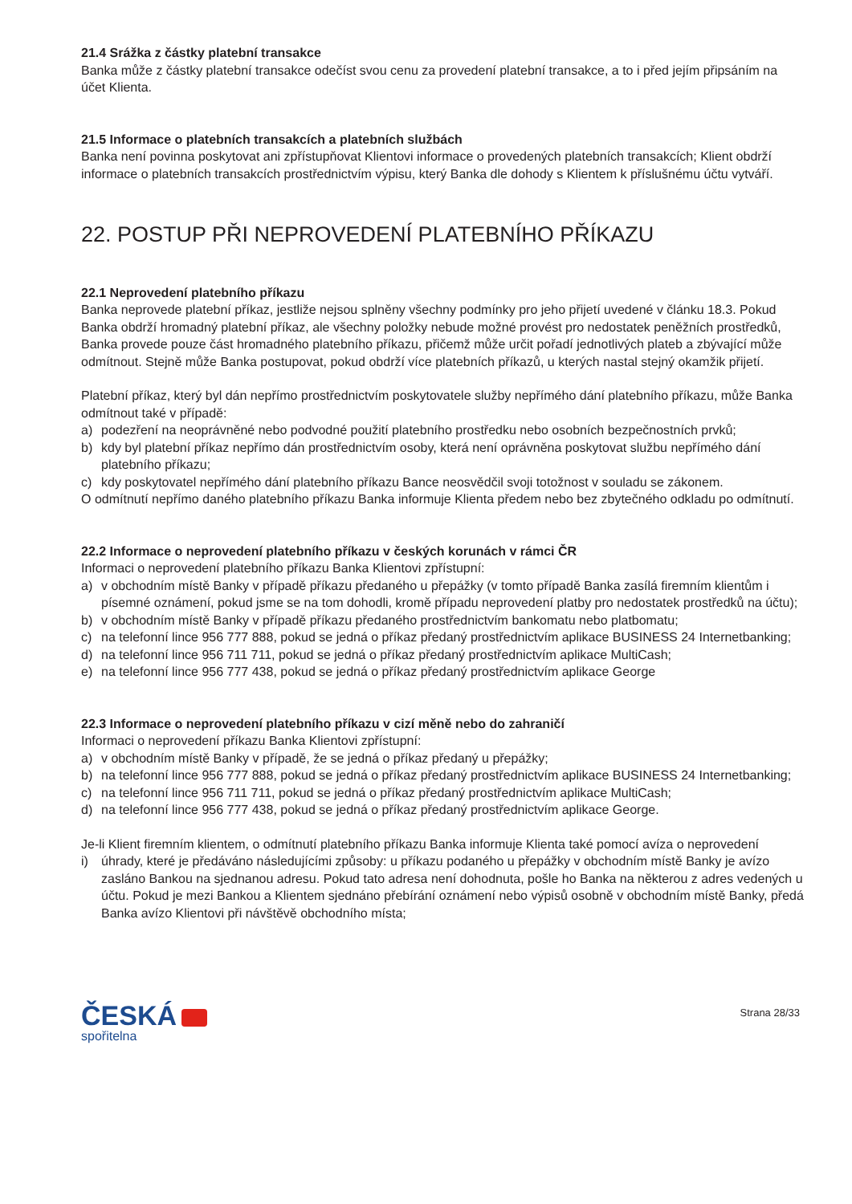21.4 Srážka z částky platební transakce
Banka může z částky platební transakce odečíst svou cenu za provedení platební transakce, a to i před jejím připsáním na účet Klienta.
21.5 Informace o platebních transakcích a platebních službách
Banka není povinna poskytovat ani zpřístupňovat Klientovi informace o provedených platebních transakcích; Klient obdrží informace o platebních transakcích prostřednictvím výpisu, který Banka dle dohody s Klientem k příslušnému účtu vytváří.
22. POSTUP PŘI NEPROVEDENÍ PLATEBNÍHO PŘÍKAZU
22.1 Neprovedení platebního příkazu
Banka neprovede platební příkaz, jestliže nejsou splněny všechny podmínky pro jeho přijetí uvedené v článku 18.3. Pokud Banka obdrží hromadný platební příkaz, ale všechny položky nebude možné provést pro nedostatek peněžních prostředků, Banka provede pouze část hromadného platebního příkazu, přičemž může určit pořadí jednotlivých plateb a zbývající může odmítnout. Stejně může Banka postupovat, pokud obdrží více platebních příkazů, u kterých nastal stejný okamžik přijetí.
Platební příkaz, který byl dán nepřímo prostřednictvím poskytovatele služby nepřímého dání platebního příkazu, může Banka odmítnout také v případě:
a) podezření na neoprávněné nebo podvodné použití platebního prostředku nebo osobních bezpečnostních prvků;
b) kdy byl platební příkaz nepřímo dán prostřednictvím osoby, která není oprávněna poskytovat službu nepřímého dání platebního příkazu;
c) kdy poskytovatel nepřímého dání platebního příkazu Bance neosvědčil svoji totožnost v souladu se zákonem.
O odmítnutí nepřímo daného platebního příkazu Banka informuje Klienta předem nebo bez zbytečného odkladu po odmítnutí.
22.2 Informace o neprovedení platebního příkazu v českých korunách v rámci ČR
Informaci o neprovedení platebního příkazu Banka Klientovi zpřístupní:
a) v obchodním místě Banky v případě příkazu předaného u přepážky (v tomto případě Banka zasílá firemním klientům i písemné oznámení, pokud jsme se na tom dohodli, kromě případu neprovedení platby pro nedostatek prostředků na účtu);
b) v obchodním místě Banky v případě příkazu předaného prostřednictvím bankomatu nebo platbomatu;
c) na telefonní lince 956 777 888, pokud se jedná o příkaz předaný prostřednictvím aplikace BUSINESS 24 Internetbanking;
d) na telefonní lince 956 711 711, pokud se jedná o příkaz předaný prostřednictvím aplikace MultiCash;
e) na telefonní lince 956 777 438, pokud se jedná o příkaz předaný prostřednictvím aplikace George
22.3 Informace o neprovedení platebního příkazu v cizí měně nebo do zahraničí
Informaci o neprovedení příkazu Banka Klientovi zpřístupní:
a) v obchodním místě Banky v případě, že se jedná o příkaz předaný u přepážky;
b) na telefonní lince 956 777 888, pokud se jedná o příkaz předaný prostřednictvím aplikace BUSINESS 24 Internetbanking;
c) na telefonní lince 956 711 711, pokud se jedná o příkaz předaný prostřednictvím aplikace MultiCash;
d) na telefonní lince 956 777 438, pokud se jedná o příkaz předaný prostřednictvím aplikace George.
Je-li Klient firemním klientem, o odmítnutí platebního příkazu Banka informuje Klienta také pomocí avíza o neprovedení
i) úhrady, které je předáváno následujícími způsoby: u příkazu podaného u přepážky v obchodním místě Banky je avízo zasláno Bankou na sjednanou adresu. Pokud tato adresa není dohodnuta, pošle ho Banka na některou z adres vedených u účtu. Pokud je mezi Bankou a Klientem sjednáno přebírání oznámení nebo výpisů osobně v obchodním místě Banky, předá Banka avízo Klientovi při návštěvě obchodního místa;
ČESKÁ
spořitelna
Strana 28/33